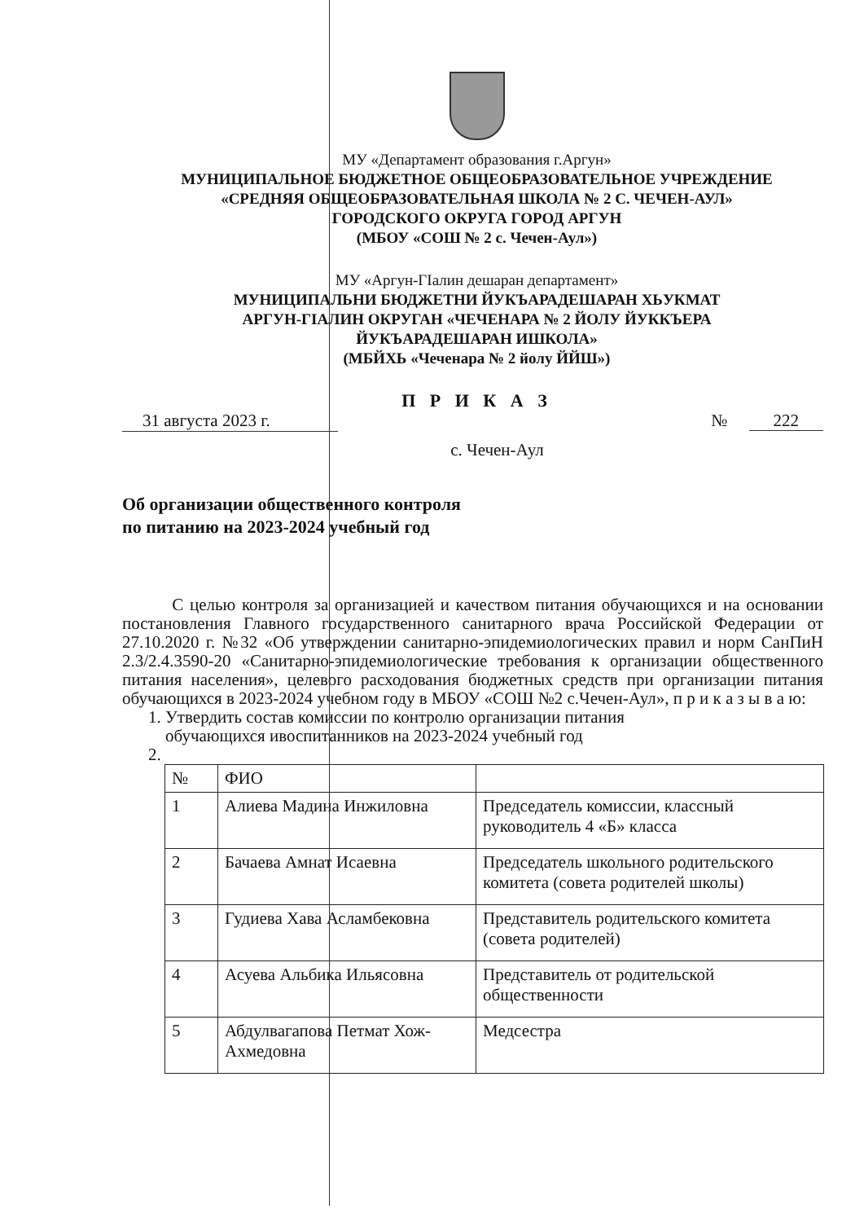МУ «Департамент образования г.Аргун»
МУНИЦИПАЛЬНОЕ БЮДЖЕТНОЕ ОБЩЕОБРАЗОВАТЕЛЬНОЕ УЧРЕЖДЕНИЕ
«СРЕДНЯЯ ОБЩЕОБРАЗОВАТЕЛЬНАЯ ШКОЛА № 2 С. ЧЕЧЕН-АУЛ»
ГОРОДСКОГО ОКРУГА ГОРОД АРГУН
(МБОУ «СОШ № 2 с. Чечен-Аул»)
МУ «Аргун-ГIалин дешаран департамент»
МУНИЦИПАЛЬНИ БЮДЖЕТНИ ЙУКЪАРАДЕШАРАН ХЬУКМАТ
АРГУН-ГIАЛИН ОКРУГАН «ЧЕЧЕНАРА № 2 ЙОЛУ ЙУККЪЕРА
ЙУКЪАРАДЕШАРАН ИШКОЛА»
(МБЙХЬ «Чеченара № 2 йолу ЙЙШ»)
П Р И К А З
31 августа 2023 г. № 222
с. Чечен-Аул
Об организации общественного контроля
по питанию на 2023-2024 учебный год
С целью контроля за организацией и качеством питания обучающихся и на основании постановления Главного государственного санитарного врача Российской Федерации от 27.10.2020 г. №32 «Об утверждении санитарно-эпидемиологических правил и норм СанПиН 2.3/2.4.3590-20 «Санитарно-эпидемиологические требования к организации общественного питания населения», целевого расходования бюджетных средств при организации питания обучающихся в 2023-2024 учебном году в МБОУ «СОШ №2 с.Чечен-Аул», п р и к а з ы в а ю:
1. Утвердить состав комиссии по контролю организации питания
обучающихся ивоспитанников на 2023-2024 учебный год
2.
| № | ФИО | |
| 1 | Алиева Мадина Инжиловна | Председатель комиссии, классный руководитель 4 «Б» класса |
| 2 | Бачаева Амнат Исаевна | Председатель школьного родительского комитета (совета родителей школы) |
| 3 | Гудиева Хава Асламбековна | Представитель родительского комитета (совета родителей) |
| 4 | Асуева Альбика Ильясовна | Представитель от родительской общественности |
| 5 | Абдулвагапова Петмат Хож-Ахмедовна | Медсестра |